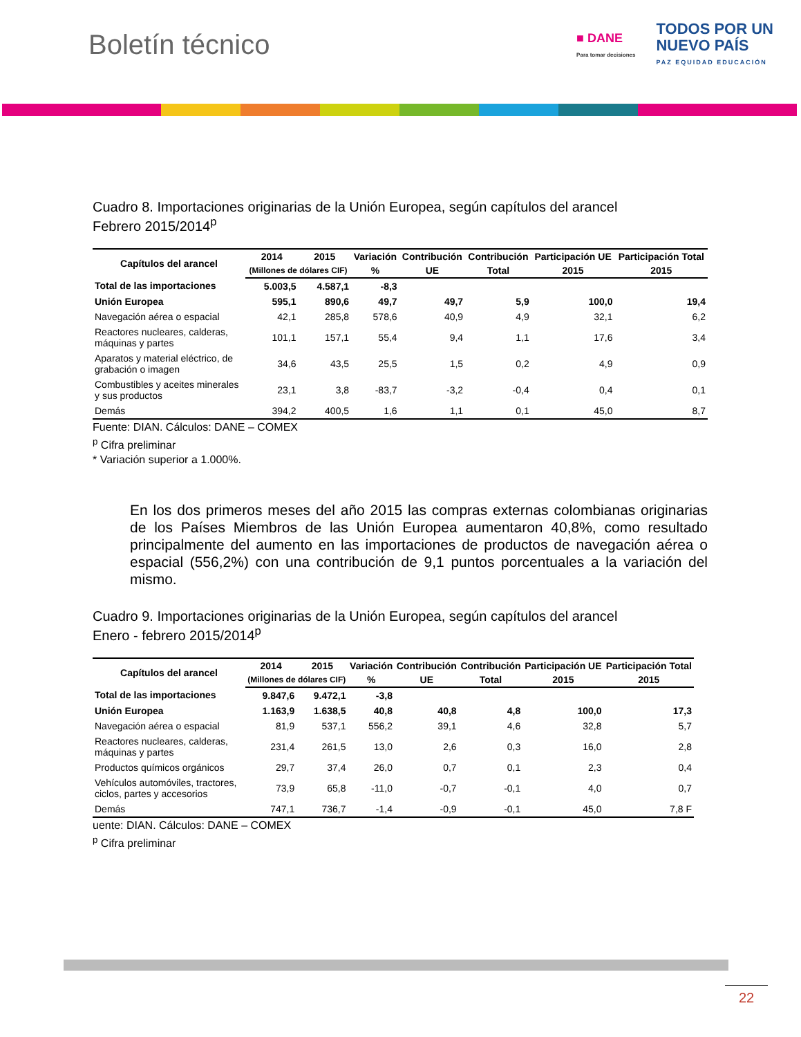Boletín técnico
■ DANE
Para tomar decisiones
TODOS POR UN
NUEVO PAÍS
PAZ EQUIDAD EDUCACIÓN
Cuadro 8. Importaciones originarias de la Unión Europea, según capítulos del arancel
Febrero 2015/2014<sup>p</sup>
| Capítulos del arancel | 2014 | 2015 | Variación | Contribución | Contribución | Participación UE | Participación Total |
| --- | --- | --- | --- | --- | --- | --- | --- |
| | (Millones de dólares CIF) | | % | UE | Total | 2015 | 2015 |
| Total de las importaciones | 5.003,5 | 4.587,1 | -8,3 | | | | |
| Unión Europea | 595,1 | 890,6 | 49,7 | 49,7 | 5,9 | 100,0 | 19,4 |
| Navegación aérea o espacial | 42,1 | 285,8 | 578,6 | 40,9 | 4,9 | 32,1 | 6,2 |
| Reactores nucleares, calderas, máquinas y partes | 101,1 | 157,1 | 55,4 | 9,4 | 1,1 | 17,6 | 3,4 |
| Aparatos y material eléctrico, de grabación o imagen | 34,6 | 43,5 | 25,5 | 1,5 | 0,2 | 4,9 | 0,9 |
| Combustibles y aceites minerales y sus productos | 23,1 | 3,8 | -83,7 | -3,2 | -0,4 | 0,4 | 0,1 |
| Demás | 394,2 | 400,5 | 1,6 | 1,1 | 0,1 | 45,0 | 8,7 |
Fuente: DIAN. Cálculos: DANE – COMEX
<sup>p</sup> Cifra preliminar
* Variación superior a 1.000%.
En los dos primeros meses del año 2015 las compras externas colombianas originarias de los Países Miembros de las Unión Europea aumentaron 40,8%, como resultado principalmente del aumento en las importaciones de productos de navegación aérea o espacial (556,2%) con una contribución de 9,1 puntos porcentuales a la variación del mismo.
Cuadro 9. Importaciones originarias de la Unión Europea, según capítulos del arancel
Enero - febrero 2015/2014<sup>p</sup>
| Capítulos del arancel | 2014 | 2015 | Variación | Contribución | Contribución | Participación UE | Participación Total |
| --- | --- | --- | --- | --- | --- | --- | --- |
| | (Millones de dólares CIF) | | % | UE | Total | 2015 | 2015 |
| Total de las importaciones | 9.847,6 | 9.472,1 | -3,8 | | | | |
| Unión Europea | 1.163,9 | 1.638,5 | 40,8 | 40,8 | 4,8 | 100,0 | 17,3 |
| Navegación aérea o espacial | 81,9 | 537,1 | 556,2 | 39,1 | 4,6 | 32,8 | 5,7 |
| Reactores nucleares, calderas, máquinas y partes | 231,4 | 261,5 | 13,0 | 2,6 | 0,3 | 16,0 | 2,8 |
| Productos químicos orgánicos | 29,7 | 37,4 | 26,0 | 0,7 | 0,1 | 2,3 | 0,4 |
| Vehículos automóviles, tractores, ciclos, partes y accesorios | 73,9 | 65,8 | -11,0 | -0,7 | -0,1 | 4,0 | 0,7 |
| Demás | 747,1 | 736,7 | -1,4 | -0,9 | -0,1 | 45,0 | 7,8 F |
uente: DIAN. Cálculos: DANE – COMEX
<sup>p</sup> Cifra preliminar
22